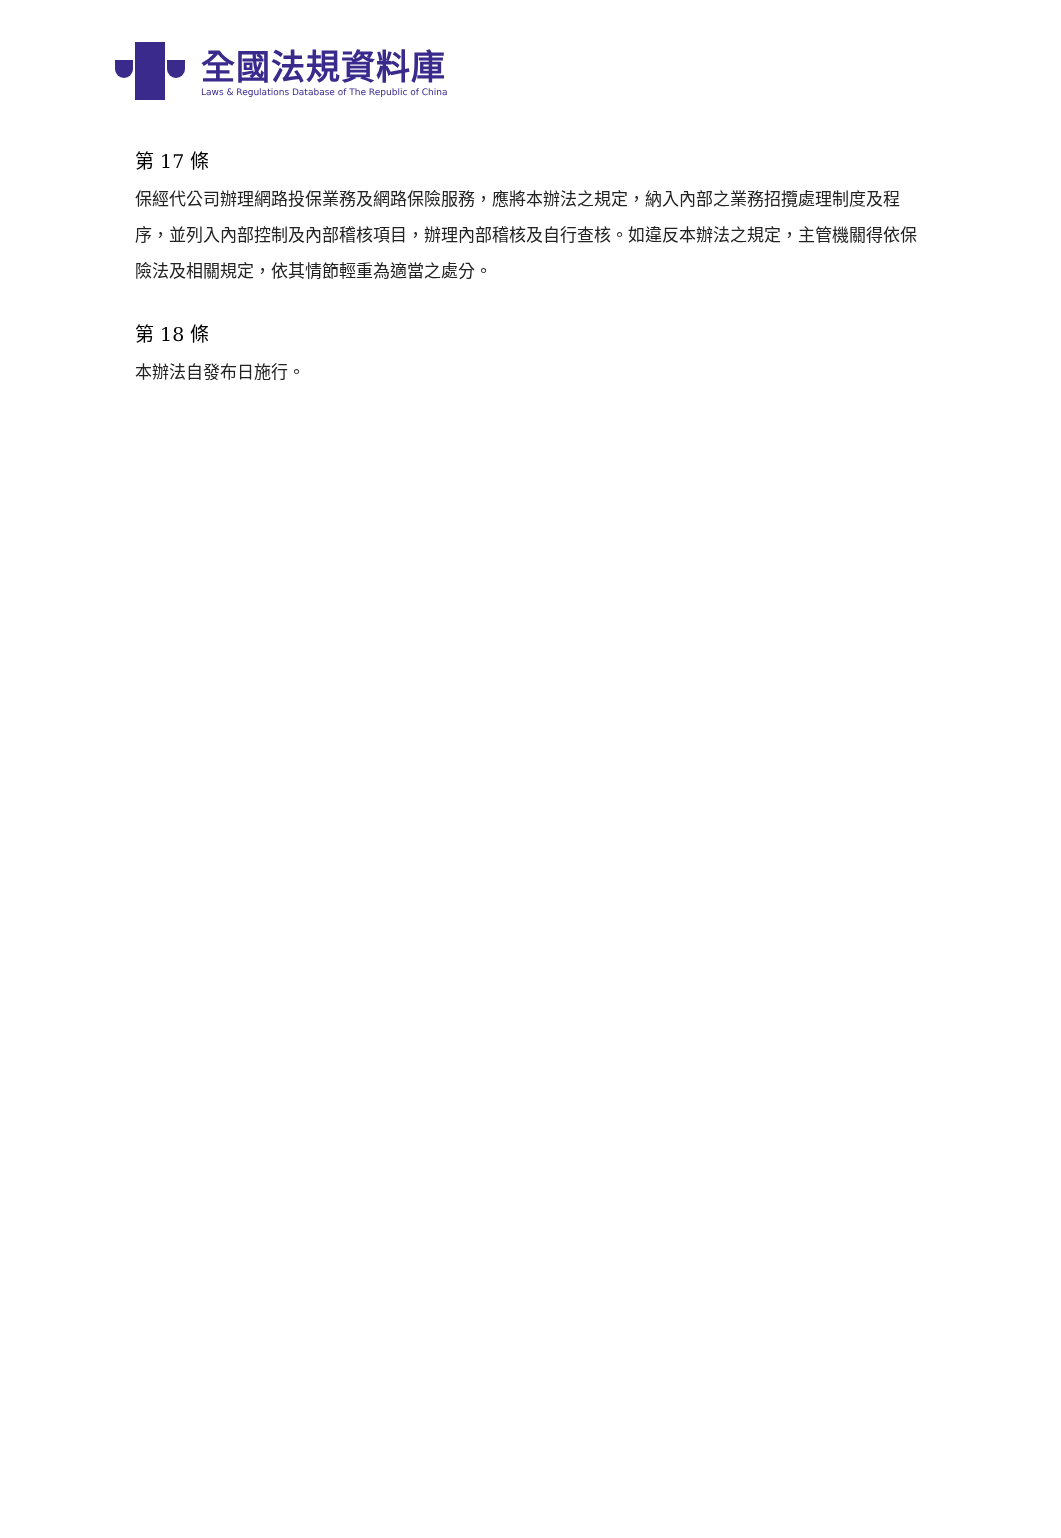全國法規資料庫
Laws & Regulations Database of The Republic of China
第 17 條
保經代公司辦理網路投保業務及網路保險服務，應將本辦法之規定，納入內部之業務招攬處理制度及程序，並列入內部控制及內部稽核項目，辦理內部稽核及自行查核。如違反本辦法之規定，主管機關得依保險法及相關規定，依其情節輕重為適當之處分。
第 18 條
本辦法自發布日施行。